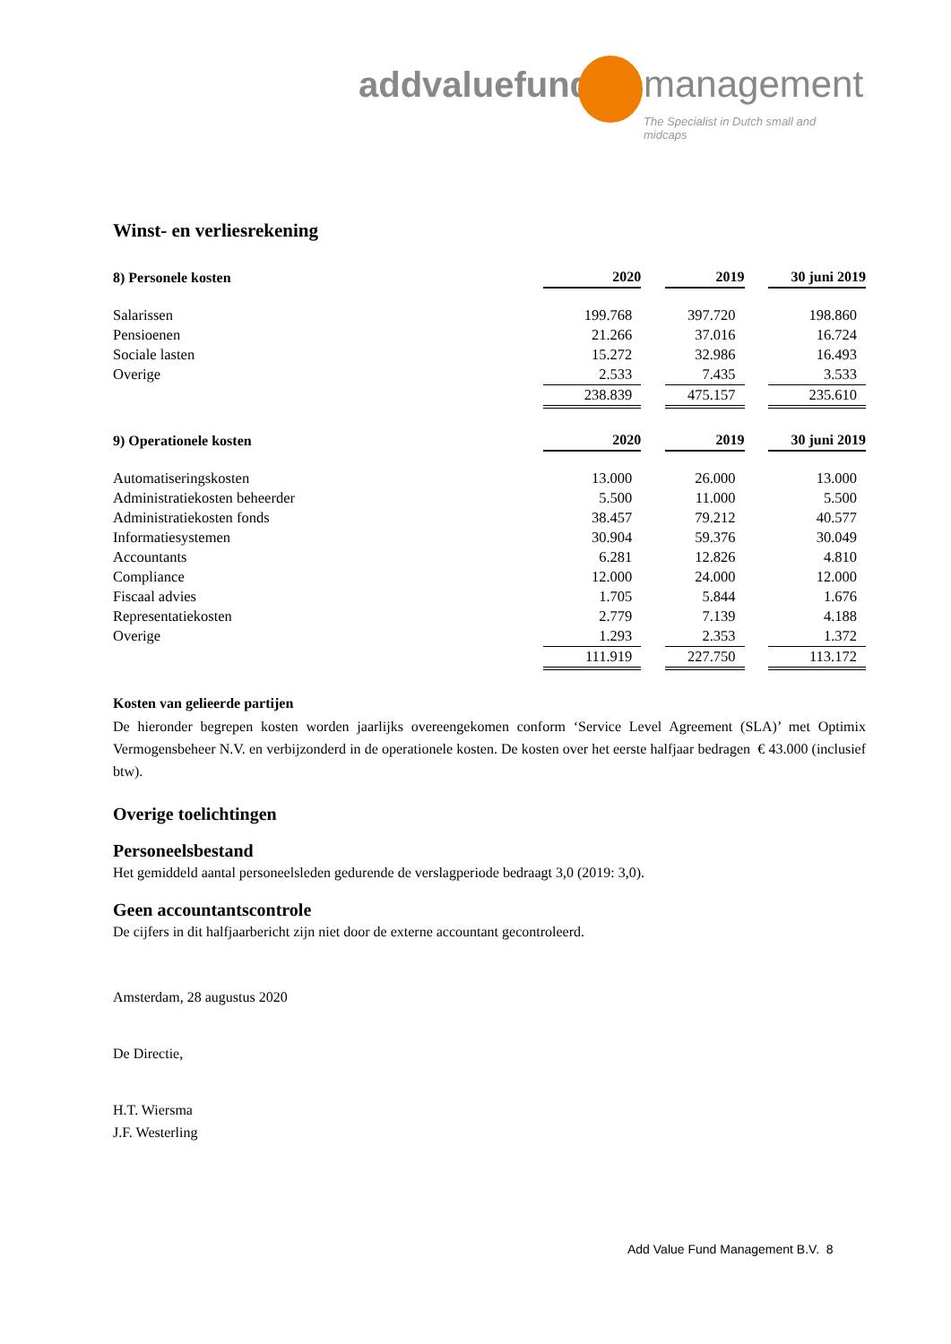addvaluefund management
The Specialist in Dutch small and midcaps
Winst- en verliesrekening
| 8) Personele kosten | 2020 | | 2019 | | 30 juni 2019 |
| --- | --- | --- | --- | --- | --- |
| Salarissen | 199.768 | | 397.720 | | 198.860 |
| Pensioenen | 21.266 | | 37.016 | | 16.724 |
| Sociale lasten | 15.272 | | 32.986 | | 16.493 |
| Overige | 2.533 | | 7.435 | | 3.533 |
| | 238.839 | | 475.157 | | 235.610 |
| 9) Operationele kosten | 2020 | | 2019 | | 30 juni 2019 |
| Automatiseringskosten | 13.000 | | 26.000 | | 13.000 |
| Administratiekosten beheerder | 5.500 | | 11.000 | | 5.500 |
| Administratiekosten fonds | 38.457 | | 79.212 | | 40.577 |
| Informatiesystemen | 30.904 | | 59.376 | | 30.049 |
| Accountants | 6.281 | | 12.826 | | 4.810 |
| Compliance | 12.000 | | 24.000 | | 12.000 |
| Fiscaal advies | 1.705 | | 5.844 | | 1.676 |
| Representatiekosten | 2.779 | | 7.139 | | 4.188 |
| Overige | 1.293 | | 2.353 | | 1.372 |
| | 111.919 | | 227.750 | | 113.172 |
Kosten van gelieerde partijen
De hieronder begrepen kosten worden jaarlijks overeengekomen conform ‘Service Level Agreement (SLA)’ met Optimix Vermogensbeheer N.V. en verbijzonderd in de operationele kosten. De kosten over het eerste halfjaar bedragen € 43.000 (inclusief btw).
Overige toelichtingen
Personeelsbestand
Het gemiddeld aantal personeelsleden gedurende de verslagperiode bedraagt 3,0 (2019: 3,0).
Geen accountantscontrole
De cijfers in dit halfjaarbericht zijn niet door de externe accountant gecontroleerd.
Amsterdam, 28 augustus 2020
De Directie,
H.T. Wiersma
J.F. Westerling
Add Value Fund Management B.V. 8